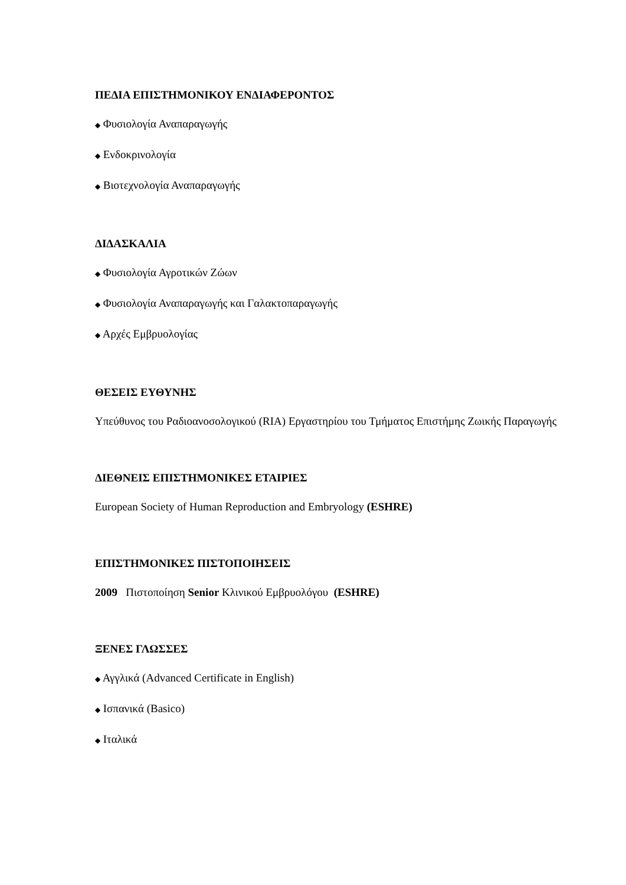ΠΕΔΙΑ ΕΠΙΣΤΗΜΟΝΙΚΟΥ ΕΝΔΙΑΦΕΡΟΝΤΟΣ
◆ Φυσιολογία Αναπαραγωγής
◆ Ενδοκρινολογία
◆ Βιοτεχνολογία Αναπαραγωγής
ΔΙΔΑΣΚΑΛΙΑ
◆ Φυσιολογία Αγροτικών Ζώων
◆ Φυσιολογία Αναπαραγωγής και Γαλακτοπαραγωγής
◆ Αρχές Εμβρυολογίας
ΘΕΣΕΙΣ ΕΥΘΥΝΗΣ
Υπεύθυνος του Ραδιοανοσολογικού (RIA) Εργαστηρίου του Τμήματος Επιστήμης Ζωικής Παραγωγής
ΔΙΕΘΝΕΙΣ ΕΠΙΣΤΗΜΟΝΙΚΕΣ ΕΤΑΙΡΙΕΣ
European Society of Human Reproduction and Embryology (ESHRE)
ΕΠΙΣΤΗΜΟΝΙΚΕΣ ΠΙΣΤΟΠΟΙΗΣΕΙΣ
2009 Πιστοποίηση Senior Κλινικού Εμβρυολόγου (ESHRE)
ΞΕΝΕΣ ΓΛΩΣΣΕΣ
◆ Αγγλικά (Advanced Certificate in English)
◆ Ισπανικά (Basico)
◆ Ιταλικά